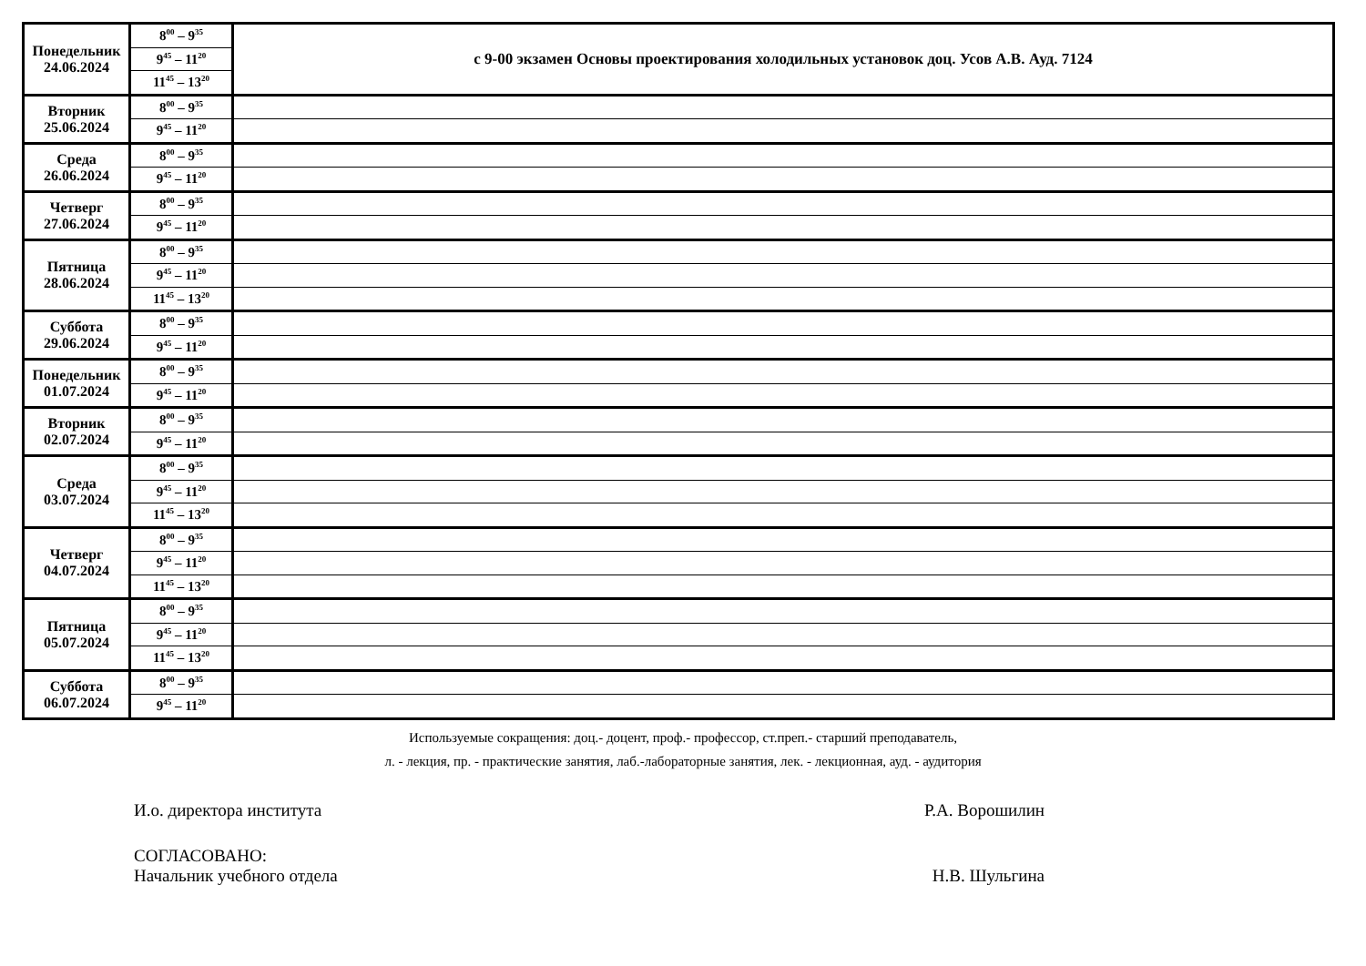| Понедельник 24.06.2024 | 8<sup>00</sup> – 9<sup>35</sup> | с 9-00 экзамен Основы проектирования холодильных установок доц. Усов А.В. Ауд. 7124 |
| | 9<sup>45</sup> – 11<sup>20</sup> | |
| | 11<sup>45</sup> – 13<sup>20</sup> | |
| Вторник 25.06.2024 | 8<sup>00</sup> – 9<sup>35</sup> | |
| | 9<sup>45</sup> – 11<sup>20</sup> | |
| Среда 26.06.2024 | 8<sup>00</sup> – 9<sup>35</sup> | |
| | 9<sup>45</sup> – 11<sup>20</sup> | |
| Четверг 27.06.2024 | 8<sup>00</sup> – 9<sup>35</sup> | |
| | 9<sup>45</sup> – 11<sup>20</sup> | |
| Пятница 28.06.2024 | 8<sup>00</sup> – 9<sup>35</sup> | |
| | 9<sup>45</sup> – 11<sup>20</sup> | |
| | 11<sup>45</sup> – 13<sup>20</sup> | |
| Суббота 29.06.2024 | 8<sup>00</sup> – 9<sup>35</sup> | |
| | 9<sup>45</sup> – 11<sup>20</sup> | |
| Понедельник 01.07.2024 | 8<sup>00</sup> – 9<sup>35</sup> | |
| | 9<sup>45</sup> – 11<sup>20</sup> | |
| Вторник 02.07.2024 | 8<sup>00</sup> – 9<sup>35</sup> | |
| | 9<sup>45</sup> – 11<sup>20</sup> | |
| Среда 03.07.2024 | 8<sup>00</sup> – 9<sup>35</sup> | |
| | 9<sup>45</sup> – 11<sup>20</sup> | |
| | 11<sup>45</sup> – 13<sup>20</sup> | |
| Четверг 04.07.2024 | 8<sup>00</sup> – 9<sup>35</sup> | |
| | 9<sup>45</sup> – 11<sup>20</sup> | |
| | 11<sup>45</sup> – 13<sup>20</sup> | |
| Пятница 05.07.2024 | 8<sup>00</sup> – 9<sup>35</sup> | |
| | 9<sup>45</sup> – 11<sup>20</sup> | |
| | 11<sup>45</sup> – 13<sup>20</sup> | |
| Суббота 06.07.2024 | 8<sup>00</sup> – 9<sup>35</sup> | |
| | 9<sup>45</sup> – 11<sup>20</sup> | |
Используемые сокращения: доц.- доцент, проф.- профессор, ст.преп.- старший преподаватель,
л. - лекция, пр. - практические занятия, лаб.-лабораторные занятия, лек. - лекционная, ауд. - аудитория
И.о. директора института Р.А. Ворошилин
СОГЛАСОВАНО:
Начальник учебного отдела Н.В. Шульгина